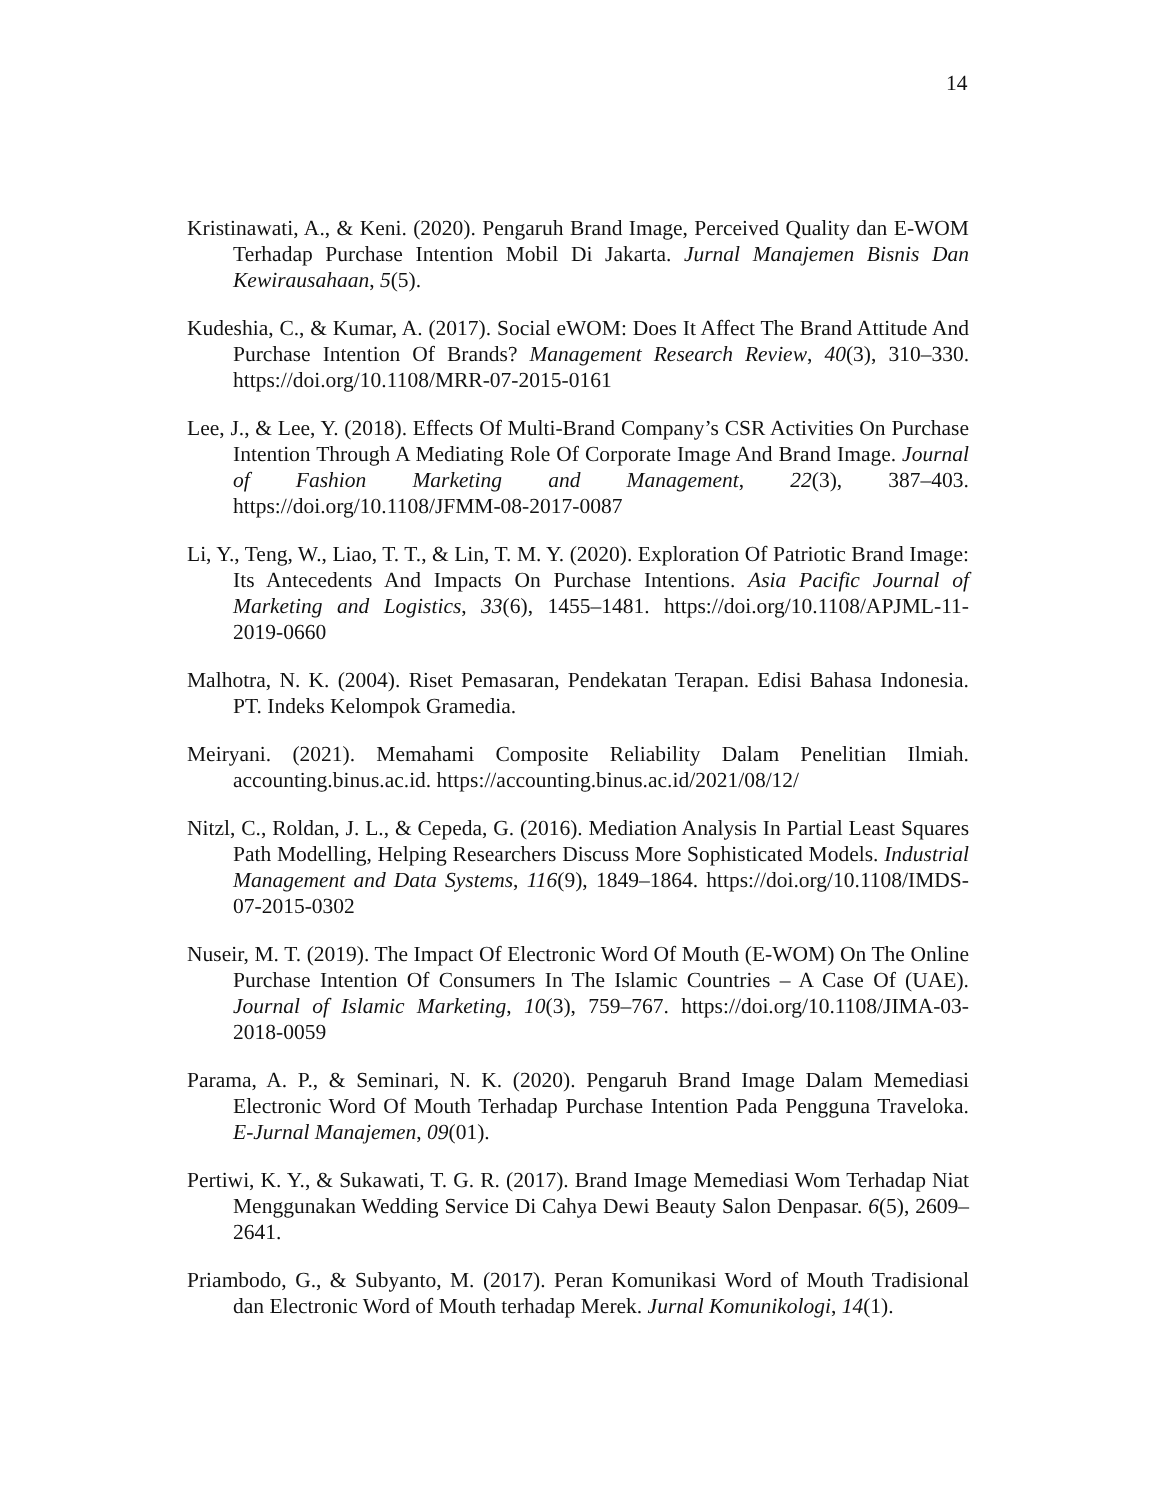14
Kristinawati, A., & Keni. (2020). Pengaruh Brand Image, Perceived Quality dan E-WOM Terhadap Purchase Intention Mobil Di Jakarta. Jurnal Manajemen Bisnis Dan Kewirausahaan, 5(5).
Kudeshia, C., & Kumar, A. (2017). Social eWOM: Does It Affect The Brand Attitude And Purchase Intention Of Brands? Management Research Review, 40(3), 310–330. https://doi.org/10.1108/MRR-07-2015-0161
Lee, J., & Lee, Y. (2018). Effects Of Multi-Brand Company’s CSR Activities On Purchase Intention Through A Mediating Role Of Corporate Image And Brand Image. Journal of Fashion Marketing and Management, 22(3), 387–403. https://doi.org/10.1108/JFMM-08-2017-0087
Li, Y., Teng, W., Liao, T. T., & Lin, T. M. Y. (2020). Exploration Of Patriotic Brand Image: Its Antecedents And Impacts On Purchase Intentions. Asia Pacific Journal of Marketing and Logistics, 33(6), 1455–1481. https://doi.org/10.1108/APJML-11-2019-0660
Malhotra, N. K. (2004). Riset Pemasaran, Pendekatan Terapan. Edisi Bahasa Indonesia. PT. Indeks Kelompok Gramedia.
Meiryani. (2021). Memahami Composite Reliability Dalam Penelitian Ilmiah. accounting.binus.ac.id. https://accounting.binus.ac.id/2021/08/12/
Nitzl, C., Roldan, J. L., & Cepeda, G. (2016). Mediation Analysis In Partial Least Squares Path Modelling, Helping Researchers Discuss More Sophisticated Models. Industrial Management and Data Systems, 116(9), 1849–1864. https://doi.org/10.1108/IMDS-07-2015-0302
Nuseir, M. T. (2019). The Impact Of Electronic Word Of Mouth (E-WOM) On The Online Purchase Intention Of Consumers In The Islamic Countries – A Case Of (UAE). Journal of Islamic Marketing, 10(3), 759–767. https://doi.org/10.1108/JIMA-03-2018-0059
Parama, A. P., & Seminari, N. K. (2020). Pengaruh Brand Image Dalam Memediasi Electronic Word Of Mouth Terhadap Purchase Intention Pada Pengguna Traveloka. E-Jurnal Manajemen, 09(01).
Pertiwi, K. Y., & Sukawati, T. G. R. (2017). Brand Image Memediasi Wom Terhadap Niat Menggunakan Wedding Service Di Cahya Dewi Beauty Salon Denpasar. 6(5), 2609–2641.
Priambodo, G., & Subyanto, M. (2017). Peran Komunikasi Word of Mouth Tradisional dan Electronic Word of Mouth terhadap Merek. Jurnal Komunikologi, 14(1).